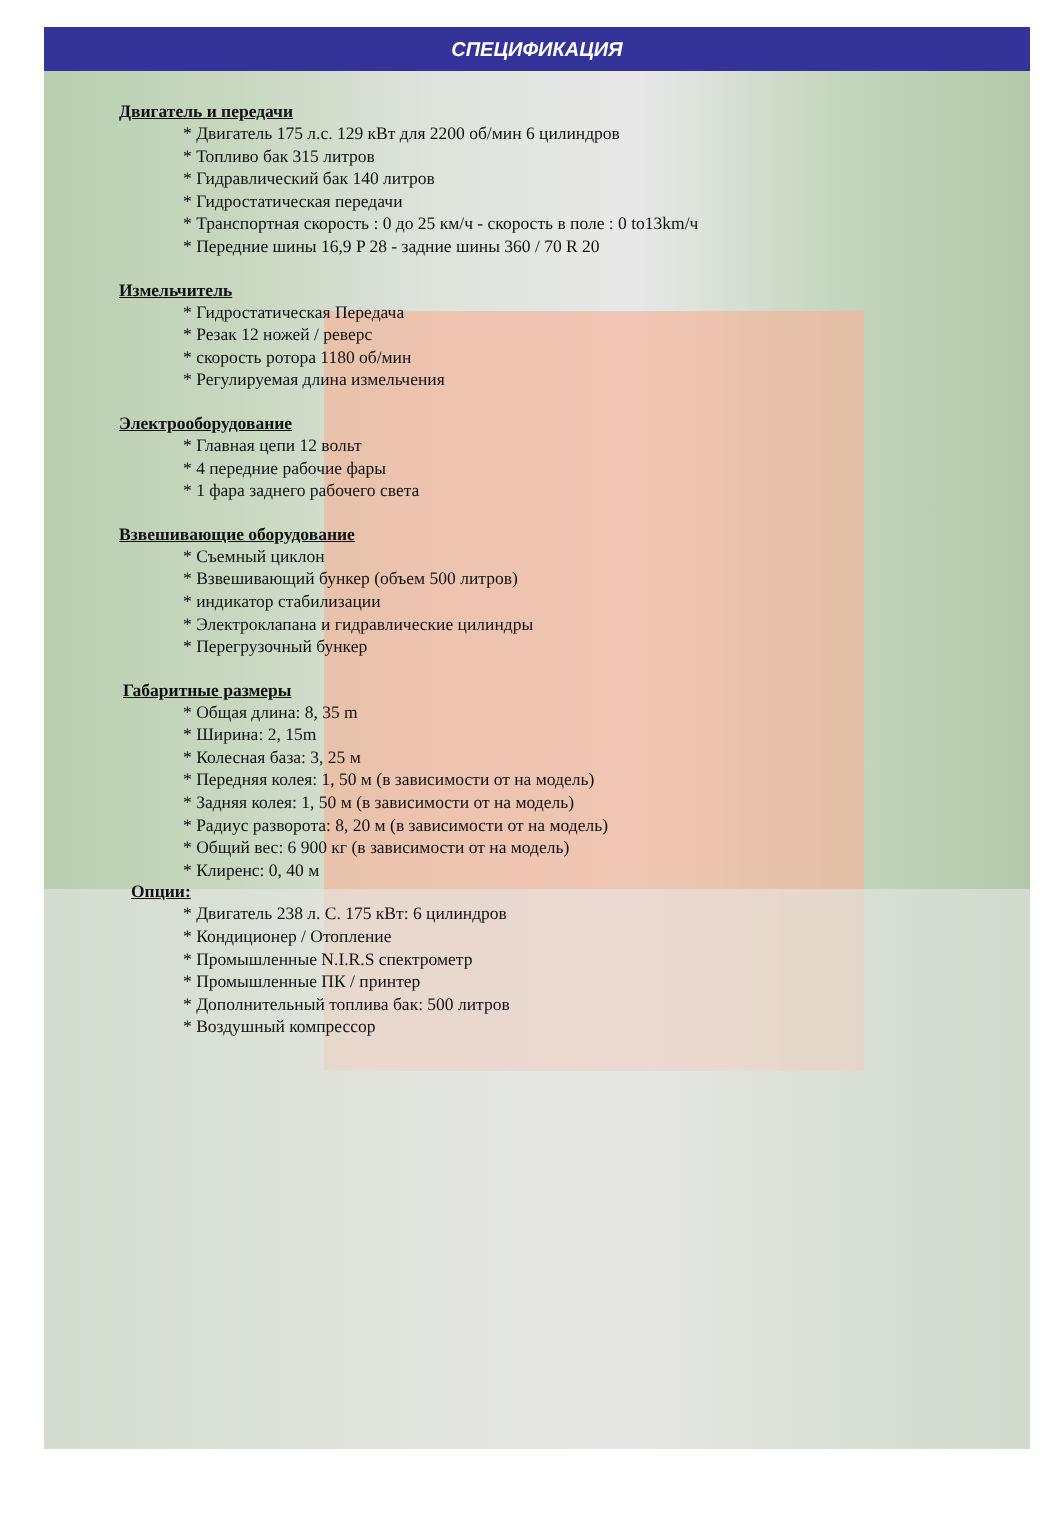СПЕЦИФИКАЦИЯ
Двигатель и передачи
* Двигатель 175 л.с. 129 кВт для 2200 об/мин 6 цилиндров
* Топливо бак 315 литров
* Гидравлический бак 140 литров
* Гидростатическая передачи
* Транспортная скорость : 0 до 25 км/ч - скорость в поле : 0 to13km/ч
* Передние шины 16,9 P 28 - задние шины 360 / 70 R 20
Измельчитель
* Гидростатическая Передача
* Резак 12 ножей / реверс
* скорость ротора 1180 об/мин
* Регулируемая длина измельчения
Электрооборудование
* Главная цепи 12 вольт
* 4 передние рабочие фары
* 1 фара заднего рабочего света
Взвешивающие оборудование
* Съемный циклон
* Взвешивающий бункер (объем 500 литров)
* индикатор стабилизации
* Электроклапана и гидравлические цилиндры
* Перегрузочный бункер
Габаритные размеры
* Общая длина: 8, 35 m
* Ширина: 2, 15m
* Колесная база: 3, 25 м
* Передняя колея: 1, 50 м (в зависимости от на модель)
* Задняя колея: 1, 50 м (в зависимости от на модель)
* Радиус разворота: 8, 20 м (в зависимости от на модель)
* Общий вес: 6 900 кг (в зависимости от на модель)
* Клиренс: 0, 40 м
Опции:
* Двигатель 238 л. С. 175 кВт: 6 цилиндров
* Кондиционер / Отопление
* Промышленные N.I.R.S спектрометр
* Промышленные ПК / принтер
* Дополнительный топлива бак: 500 литров
* Воздушный компрессор